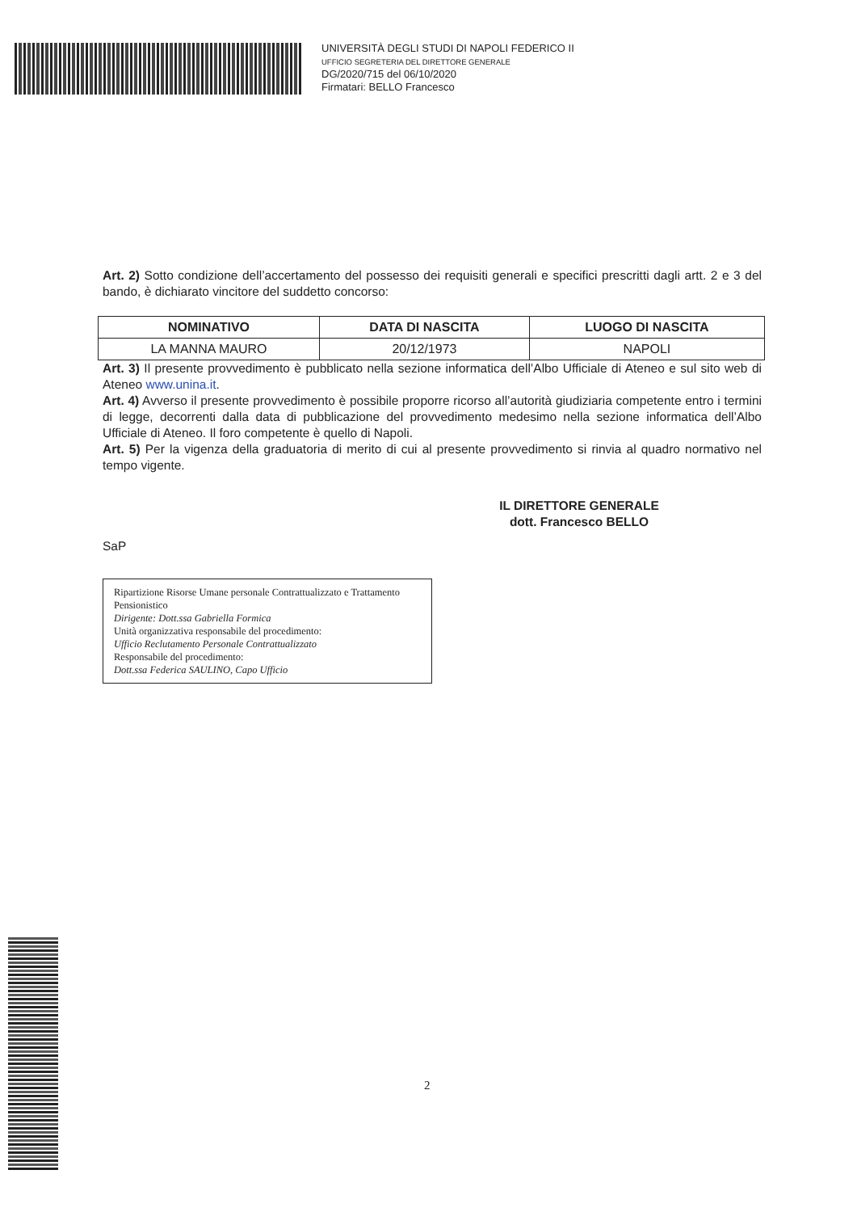UNIVERSITÀ DEGLI STUDI DI NAPOLI FEDERICO II
UFFICIO SEGRETERIA DEL DIRETTORE GENERALE
DG/2020/715 del 06/10/2020
Firmatari: BELLO Francesco
Art. 2) Sotto condizione dell’accertamento del possesso dei requisiti generali e specifici prescritti dagli artt. 2 e 3 del bando, è dichiarato vincitore del suddetto concorso:
| NOMINATIVO | DATA DI NASCITA | LUOGO DI NASCITA |
| --- | --- | --- |
| LA MANNA MAURO | 20/12/1973 | NAPOLI |
Art. 3) Il presente provvedimento è pubblicato nella sezione informatica dell’Albo Ufficiale di Ateneo e sul sito web di Ateneo www.unina.it.
Art. 4) Avverso il presente provvedimento è possibile proporre ricorso all’autorità giudiziaria competente entro i termini di legge, decorrenti dalla data di pubblicazione del provvedimento medesimo nella sezione informatica dell’Albo Ufficiale di Ateneo. Il foro competente è quello di Napoli.
Art. 5) Per la vigenza della graduatoria di merito di cui al presente provvedimento si rinvia al quadro normativo nel tempo vigente.
IL DIRETTORE GENERALE
dott. Francesco BELLO
SaP
Ripartizione Risorse Umane personale Contrattualizzato e Trattamento Pensionistico
Dirigente: Dott.ssa Gabriella Formica
Unità organizzativa responsabile del procedimento:
Ufficio Reclutamento Personale Contrattualizzato
Responsabile del procedimento:
Dott.ssa Federica SAULINO, Capo Ufficio
2